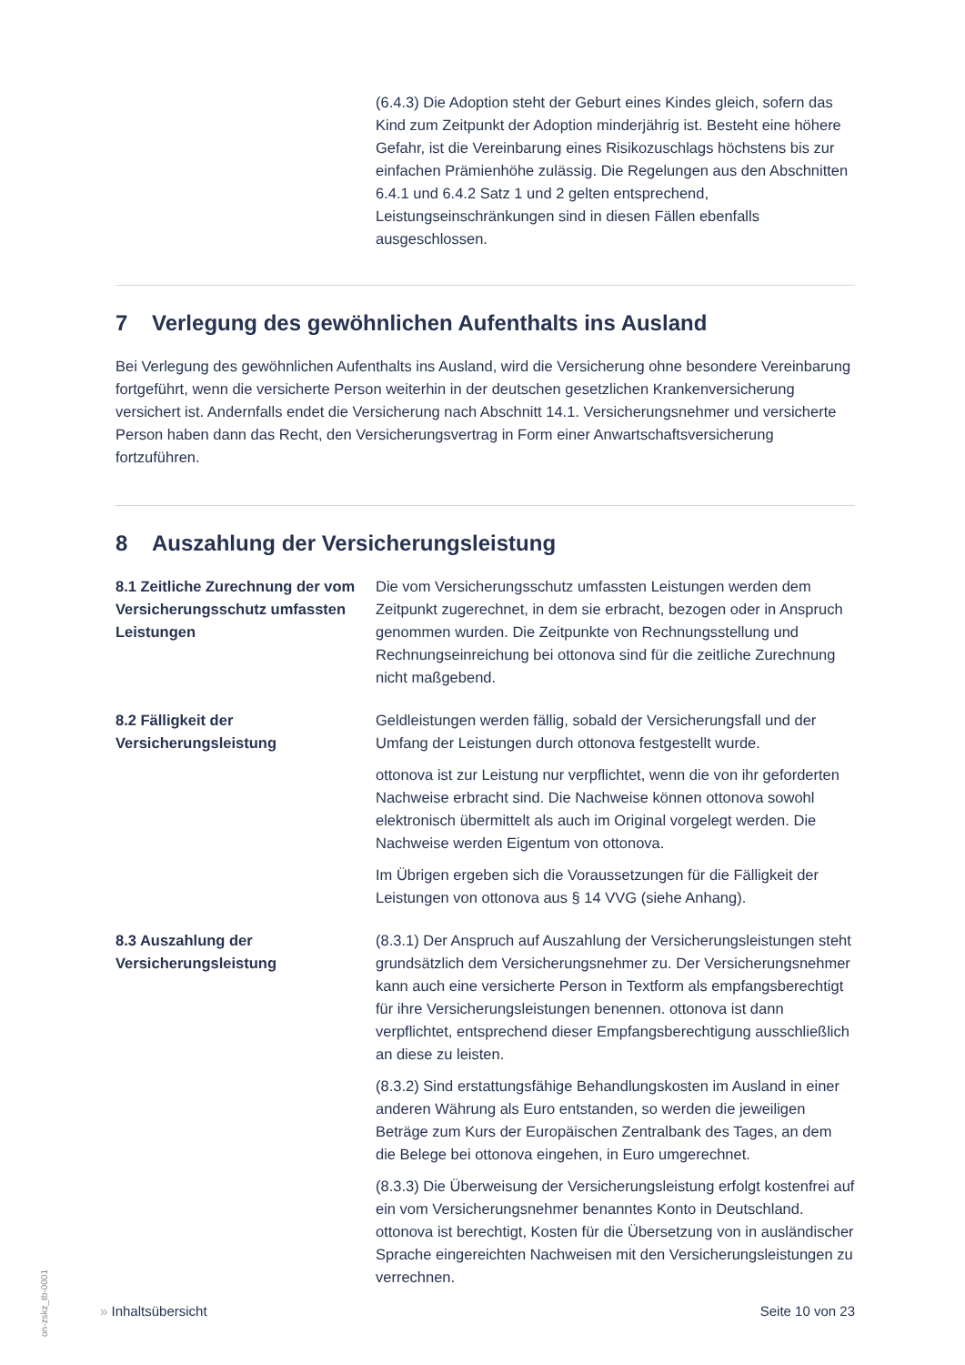(6.4.3) Die Adoption steht der Geburt eines Kindes gleich, sofern das Kind zum Zeitpunkt der Adoption minderjährig ist. Besteht eine höhere Gefahr, ist die Vereinbarung eines Risikozuschlags höchstens bis zur einfachen Prämienhöhe zulässig. Die Regelungen aus den Abschnitten 6.4.1 und 6.4.2 Satz 1 und 2 gelten entsprechend, Leistungseinschränkungen sind in diesen Fällen ebenfalls ausgeschlossen.
7 Verlegung des gewöhnlichen Aufenthalts ins Ausland
Bei Verlegung des gewöhnlichen Aufenthalts ins Ausland, wird die Versicherung ohne besondere Vereinbarung fortgeführt, wenn die versicherte Person weiterhin in der deutschen gesetzlichen Krankenversicherung versichert ist. Andernfalls endet die Versicherung nach Abschnitt 14.1. Versicherungsnehmer und versicherte Person haben dann das Recht, den Versicherungsvertrag in Form einer Anwartschaftsversicherung fortzuführen.
8 Auszahlung der Versicherungsleistung
8.1 Zeitliche Zurechnung der vom Versicherungsschutz umfassten Leistungen
Die vom Versicherungsschutz umfassten Leistungen werden dem Zeitpunkt zugerechnet, in dem sie erbracht, bezogen oder in Anspruch genommen wurden. Die Zeitpunkte von Rechnungsstellung und Rechnungseinreichung bei ottonova sind für die zeitliche Zurechnung nicht maßgebend.
8.2 Fälligkeit der Versicherungsleistung
Geldleistungen werden fällig, sobald der Versicherungsfall und der Umfang der Leistungen durch ottonova festgestellt wurde.
ottonova ist zur Leistung nur verpflichtet, wenn die von ihr geforderten Nachweise erbracht sind. Die Nachweise können ottonova sowohl elektronisch übermittelt als auch im Original vorgelegt werden. Die Nachweise werden Eigentum von ottonova.
Im Übrigen ergeben sich die Voraussetzungen für die Fälligkeit der Leistungen von ottonova aus § 14 VVG (siehe Anhang).
8.3 Auszahlung der Versicherungsleistung
(8.3.1) Der Anspruch auf Auszahlung der Versicherungsleistungen steht grundsätzlich dem Versicherungsnehmer zu. Der Versicherungsnehmer kann auch eine versicherte Person in Textform als empfangsberechtigt für ihre Versicherungsleistungen benennen. ottonova ist dann verpflichtet, entsprechend dieser Empfangsberechtigung ausschließlich an diese zu leisten.
(8.3.2) Sind erstattungsfähige Behandlungskosten im Ausland in einer anderen Währung als Euro entstanden, so werden die jeweiligen Beträge zum Kurs der Europäischen Zentralbank des Tages, an dem die Belege bei ottonova eingehen, in Euro umgerechnet.
(8.3.3) Die Überweisung der Versicherungsleistung erfolgt kostenfrei auf ein vom Versicherungsnehmer benanntes Konto in Deutschland. ottonova ist berechtigt, Kosten für die Übersetzung von in ausländischer Sprache eingereichten Nachweisen mit den Versicherungsleistungen zu verrechnen.
on-zskz_tb-0001
» Inhaltsübersicht Seite 10 von 23